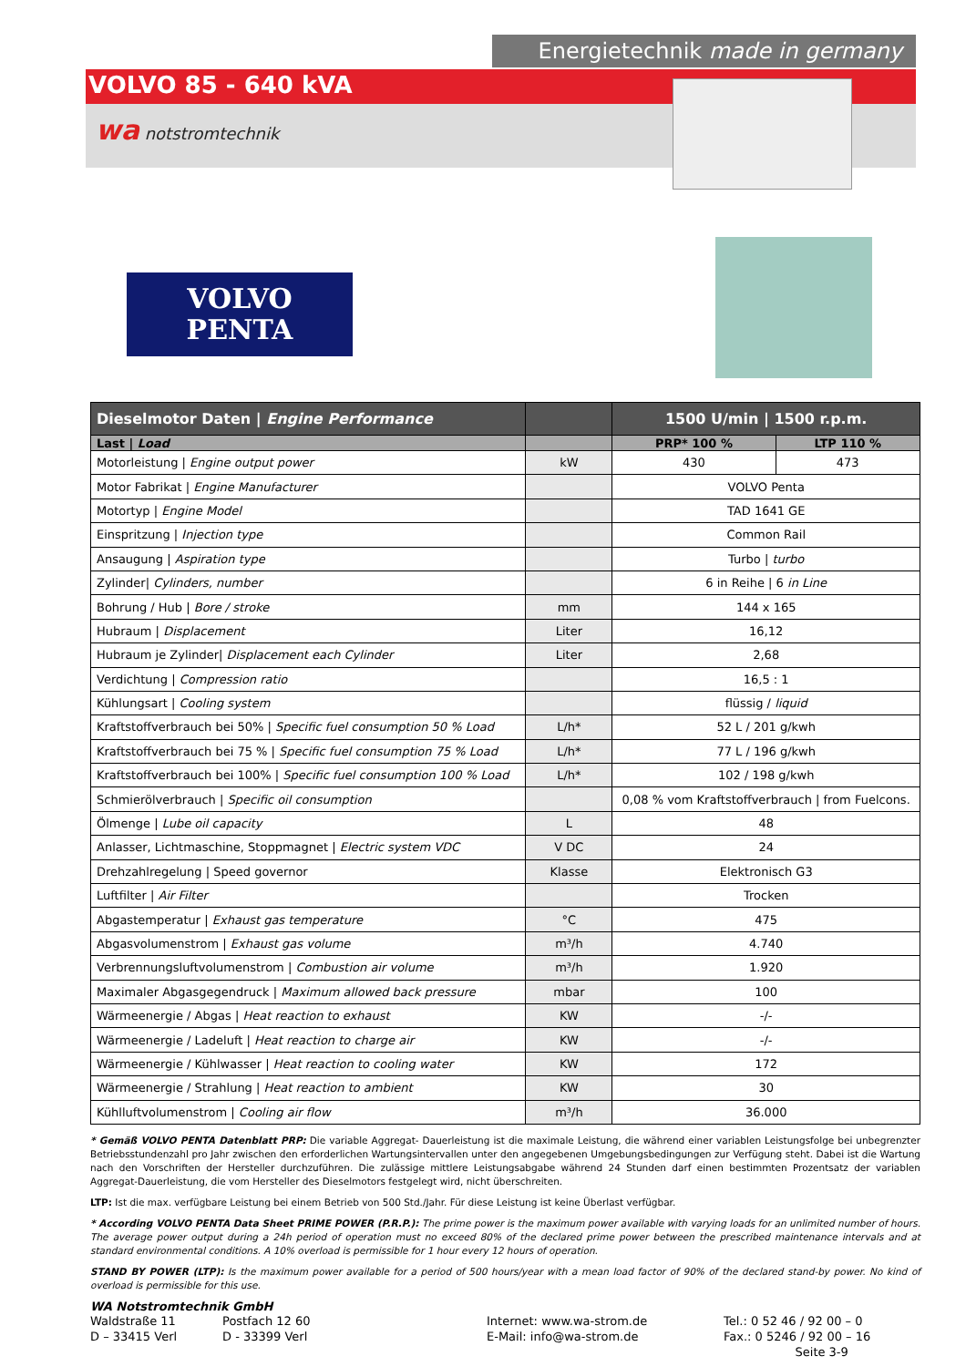Energietechnik made in germany
VOLVO 85 - 640 kVA
wa notstromtechnik
VOLVO
PENTA
| Dieselmotor Daten / Engine Performance | | 1500 U/min / 1500 r.p.m. | |
| --- | --- | --- | --- |
| Last / Load | | PRP* 100 % | LTP 110 % |
| Motorleistung / Engine output power | kW | 430 | 473 |
| Motor Fabrikat / Engine Manufacturer | | VOLVO Penta | |
| Motortyp / Engine Model | | TAD 1641 GE | |
| Einspritzung / Injection type | | Common Rail | |
| Ansaugung / Aspiration type | | Turbo / turbo | |
| Zylinder/ Cylinders, number | | 6 in Reihe / 6 in Line | |
| Bohrung / Hub / Bore / stroke | mm | 144 x 165 | |
| Hubraum / Displacement | Liter | 16,12 | |
| Hubraum je Zylinder/ Displacement each Cylinder | Liter | 2,68 | |
| Verdichtung / Compression ratio | | 16,5 : 1 | |
| Kühlungsart / Cooling system | | flüssig / liquid | |
| Kraftstoffverbrauch bei 50% / Specific fuel consumption 50 % Load | L/h* | 52 L / 201 g/kwh | |
| Kraftstoffverbrauch bei 75 % / Specific fuel consumption 75 % Load | L/h* | 77 L / 196 g/kwh | |
| Kraftstoffverbrauch bei 100% / Specific fuel consumption 100 % Load | L/h* | 102 / 198 g/kwh | |
| Schmierölverbrauch / Specific oil consumption | | 0,08 % vom Kraftstoffverbrauch / from Fuelcons. | |
| Ölmenge / Lube oil capacity | L | 48 | |
| Anlasser, Lichtmaschine, Stoppmagnet / Electric system VDC | V DC | 24 | |
| Drehzahlregelung / Speed governor | Klasse | Elektronisch G3 | |
| Luftfilter / Air Filter | | Trocken | |
| Abgastemperatur / Exhaust gas temperature | °C | 475 | |
| Abgasvolumenstrom / Exhaust gas volume | m³/h | 4.740 | |
| Verbrennungsluftvolumenstrom / Combustion air volume | m³/h | 1.920 | |
| Maximaler Abgasgegendruck / Maximum allowed back pressure | mbar | 100 | |
| Wärmeenergie / Abgas / Heat reaction to exhaust | KW | -/- | |
| Wärmeenergie / Ladeluft / Heat reaction to charge air | KW | -/- | |
| Wärmeenergie / Kühlwasser / Heat reaction to cooling water | KW | 172 | |
| Wärmeenergie / Strahlung / Heat reaction to ambient | KW | 30 | |
| Kühlluftvolumenstrom / Cooling air flow | m³/h | 36.000 | |
* Gemäß VOLVO PENTA Datenblatt PRP: Die variable Aggregat- Dauerleistung ist die maximale Leistung, die während einer variablen Leistungsfolge bei unbegrenzter Betriebsstundenzahl pro Jahr zwischen den erforderlichen Wartungsintervallen unter den angegebenen Umgebungsbedingungen zur Verfügung steht. Dabei ist die Wartung nach den Vorschriften der Hersteller durchzuführen. Die zulässige mittlere Leistungsabgabe während 24 Stunden darf einen bestimmten Prozentsatz der variablen Aggregat-Dauerleistung, die vom Hersteller des Dieselmotors festgelegt wird, nicht überschreiten.
LTP: Ist die max. verfügbare Leistung bei einem Betrieb von 500 Std./Jahr. Für diese Leistung ist keine Überlast verfügbar.
* According VOLVO PENTA Data Sheet PRIME POWER (P.R.P.): The prime power is the maximum power available with varying loads for an unlimited number of hours. The average power output during a 24h period of operation must no exceed 80% of the declared prime power between the prescribed maintenance intervals and at standard environmental conditions. A 10% overload is permissible for 1 hour every 12 hours of operation.
STAND BY POWER (LTP): Is the maximum power available for a period of 500 hours/year with a mean load factor of 90% of the declared stand-by power. No kind of overload is permissible for this use.
WA Notstromtechnik GmbH
Waldstraße 11
D – 33415 Verl
Postfach 12 60
D - 33399 Verl
Internet: www.wa-strom.de
E-Mail: info@wa-strom.de
Tel.: 0 52 46 / 92 00 – 0
Fax.: 0 5246 / 92 00 – 16
Seite 3-9